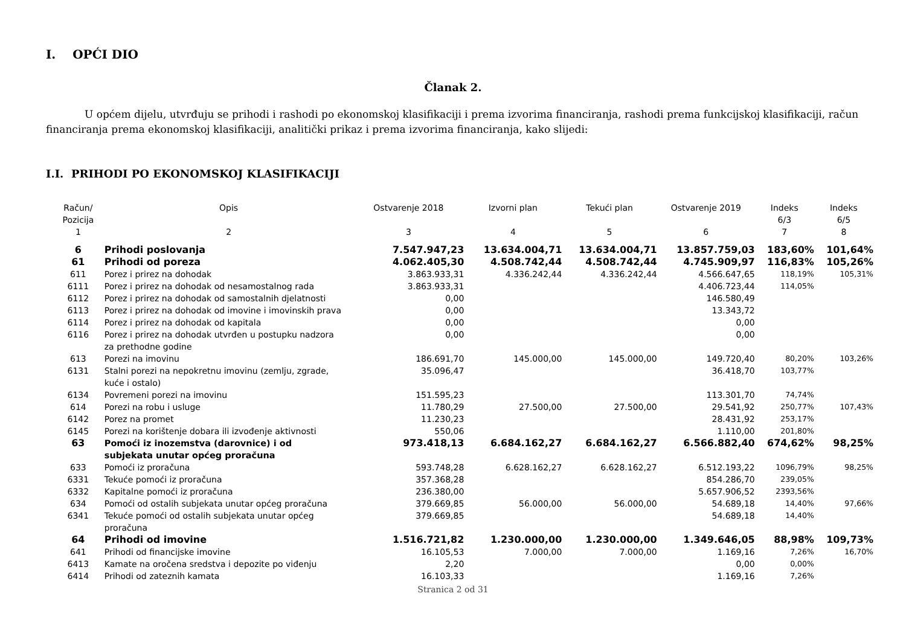I. OPĆI DIO
Članak 2.
U općem dijelu, utvrđuju se prihodi i rashodi po ekonomskoj klasifikaciji i prema izvorima financiranja, rashodi prema funkcijskoj klasifikaciji, račun financiranja prema ekonomskoj klasifikaciji, analitički prikaz i prema izvorima financiranja, kako slijedi:
I.I. PRIHODI PO EKONOMSKOJ KLASIFIKACIJI
| Račun/ Pozicija | Opis | Ostvarenje 2018 | Izvorni plan | Tekući plan | Ostvarenje 2019 | Indeks 6/3 | Indeks 6/5 |
| --- | --- | --- | --- | --- | --- | --- | --- |
| 1 | 2 | 3 | 4 | 5 | 6 | 7 | 8 |
| 6 | Prihodi poslovanja | 7.547.947,23 | 13.634.004,71 | 13.634.004,71 | 13.857.759,03 | 183,60% | 101,64% |
| 61 | Prihodi od poreza | 4.062.405,30 | 4.508.742,44 | 4.508.742,44 | 4.745.909,97 | 116,83% | 105,26% |
| 611 | Porez i prirez na dohodak | 3.863.933,31 | 4.336.242,44 | 4.336.242,44 | 4.566.647,65 | 118,19% | 105,31% |
| 6111 | Porez i prirez na dohodak od nesamostalnog rada | 3.863.933,31 | | | 4.406.723,44 | 114,05% | |
| 6112 | Porez i prirez na dohodak od samostalnih djelatnosti | 0,00 | | | 146.580,49 | | |
| 6113 | Porez i prirez na dohodak od imovine i imovinskih prava | 0,00 | | | 13.343,72 | | |
| 6114 | Porez i prirez na dohodak od kapitala | 0,00 | | | 0,00 | | |
| 6116 | Porez i prirez na dohodak utvrđen u postupku nadzora za prethodne godine | 0,00 | | | 0,00 | | |
| 613 | Porezi na imovinu | 186.691,70 | 145.000,00 | 145.000,00 | 149.720,40 | 80,20% | 103,26% |
| 6131 | Stalni porezi na nepokretnu imovinu (zemlju, zgrade, kuće i ostalo) | 35.096,47 | | | 36.418,70 | 103,77% | |
| 6134 | Povremeni porezi na imovinu | 151.595,23 | | | 113.301,70 | 74,74% | |
| 614 | Porezi na robu i usluge | 11.780,29 | 27.500,00 | 27.500,00 | 29.541,92 | 250,77% | 107,43% |
| 6142 | Porez na promet | 11.230,23 | | | 28.431,92 | 253,17% | |
| 6145 | Porezi na korištenje dobara ili izvođenje aktivnosti | 550,06 | | | 1.110,00 | 201,80% | |
| 63 | Pomoći iz inozemstva (darovnice) i od subjekata unutar općeg proračuna | 973.418,13 | 6.684.162,27 | 6.684.162,27 | 6.566.882,40 | 674,62% | 98,25% |
| 633 | Pomoći iz proračuna | 593.748,28 | 6.628.162,27 | 6.628.162,27 | 6.512.193,22 | 1096,79% | 98,25% |
| 6331 | Tekuće pomoći iz proračuna | 357.368,28 | | | 854.286,70 | 239,05% | |
| 6332 | Kapitalne pomoći iz proračuna | 236.380,00 | | | 5.657.906,52 | 2393,56% | |
| 634 | Pomoći od ostalih subjekata unutar općeg proračuna | 379.669,85 | 56.000,00 | 56.000,00 | 54.689,18 | 14,40% | 97,66% |
| 6341 | Tekuće pomoći od ostalih subjekata unutar općeg proračuna | 379.669,85 | | | 54.689,18 | 14,40% | |
| 64 | Prihodi od imovine | 1.516.721,82 | 1.230.000,00 | 1.230.000,00 | 1.349.646,05 | 88,98% | 109,73% |
| 641 | Prihodi od financijske imovine | 16.105,53 | 7.000,00 | 7.000,00 | 1.169,16 | 7,26% | 16,70% |
| 6413 | Kamate na oročena sredstva i depozite po viđenju | 2,20 | | | 0,00 | 0,00% | |
| 6414 | Prihodi od zateznih kamata | 16.103,33 | | | 1.169,16 | 7,26% | |
Stranica 2 od 31